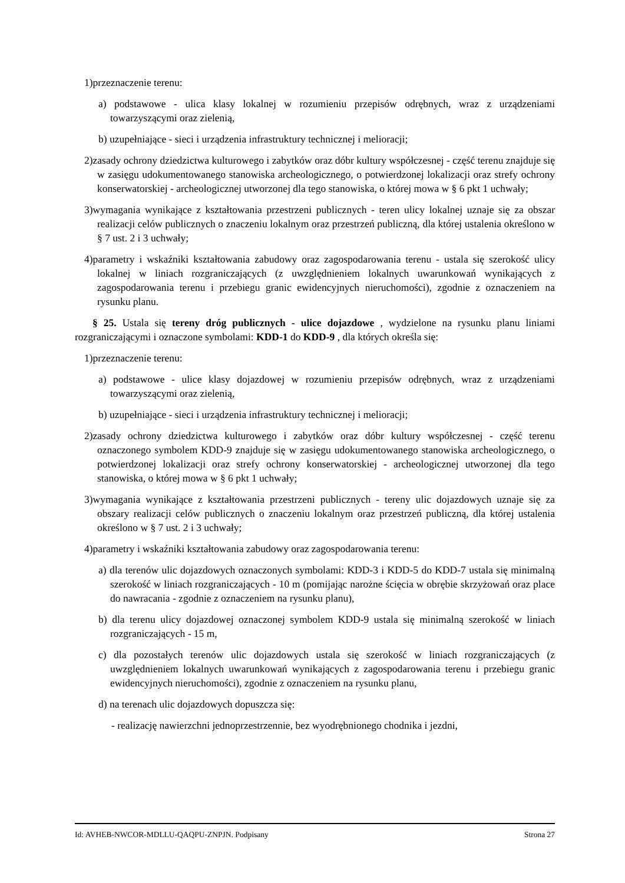1)przeznaczenie terenu:
a) podstawowe - ulica klasy lokalnej w rozumieniu przepisów odrębnych, wraz z urządzeniami towarzyszącymi oraz zielenią,
b) uzupełniające - sieci i urządzenia infrastruktury technicznej i melioracji;
2)zasady ochrony dziedzictwa kulturowego i zabytków oraz dóbr kultury współczesnej - część terenu znajduje się w zasięgu udokumentowanego stanowiska archeologicznego, o potwierdzonej lokalizacji oraz strefy ochrony konserwatorskiej - archeologicznej utworzonej dla tego stanowiska, o której mowa w § 6 pkt 1 uchwały;
3)wymagania wynikające z kształtowania przestrzeni publicznych - teren ulicy lokalnej uznaje się za obszar realizacji celów publicznych o znaczeniu lokalnym oraz przestrzeń publiczną, dla której ustalenia określono w § 7 ust. 2 i 3 uchwały;
4)parametry i wskaźniki kształtowania zabudowy oraz zagospodarowania terenu - ustala się szerokość ulicy lokalnej w liniach rozgraniczających (z uwzględnieniem lokalnych uwarunkowań wynikających z zagospodarowania terenu i przebiegu granic ewidencyjnych nieruchomości), zgodnie z oznaczeniem na rysunku planu.
§ 25. Ustala się tereny dróg publicznych - ulice dojazdowe , wydzielone na rysunku planu liniami rozgraniczającymi i oznaczone symbolami: KDD-1 do KDD-9 , dla których określa się:
1)przeznaczenie terenu:
a) podstawowe - ulice klasy dojazdowej w rozumieniu przepisów odrębnych, wraz z urządzeniami towarzyszącymi oraz zielenią,
b) uzupełniające - sieci i urządzenia infrastruktury technicznej i melioracji;
2)zasady ochrony dziedzictwa kulturowego i zabytków oraz dóbr kultury współczesnej - część terenu oznaczonego symbolem KDD-9 znajduje się w zasięgu udokumentowanego stanowiska archeologicznego, o potwierdzonej lokalizacji oraz strefy ochrony konserwatorskiej - archeologicznej utworzonej dla tego stanowiska, o której mowa w § 6 pkt 1 uchwały;
3)wymagania wynikające z kształtowania przestrzeni publicznych - tereny ulic dojazdowych uznaje się za obszary realizacji celów publicznych o znaczeniu lokalnym oraz przestrzeń publiczną, dla której ustalenia określono w § 7 ust. 2 i 3 uchwały;
4)parametry i wskaźniki kształtowania zabudowy oraz zagospodarowania terenu:
a) dla terenów ulic dojazdowych oznaczonych symbolami: KDD-3 i KDD-5 do KDD-7 ustala się minimalną szerokość w liniach rozgraniczających - 10 m (pomijając narożne ścięcia w obrębie skrzyżowań oraz place do nawracania - zgodnie z oznaczeniem na rysunku planu),
b) dla terenu ulicy dojazdowej oznaczonej symbolem KDD-9 ustala się minimalną szerokość w liniach rozgraniczających - 15 m,
c) dla pozostałych terenów ulic dojazdowych ustala się szerokość w liniach rozgraniczających (z uwzględnieniem lokalnych uwarunkowań wynikających z zagospodarowania terenu i przebiegu granic ewidencyjnych nieruchomości), zgodnie z oznaczeniem na rysunku planu,
d) na terenach ulic dojazdowych dopuszcza się:
- realizację nawierzchni jednoprzestrzennie, bez wyodrębnionego chodnika i jezdni,
Id: AVHEB-NWCOR-MDLLU-QAQPU-ZNPJN. Podpisany Strona 27